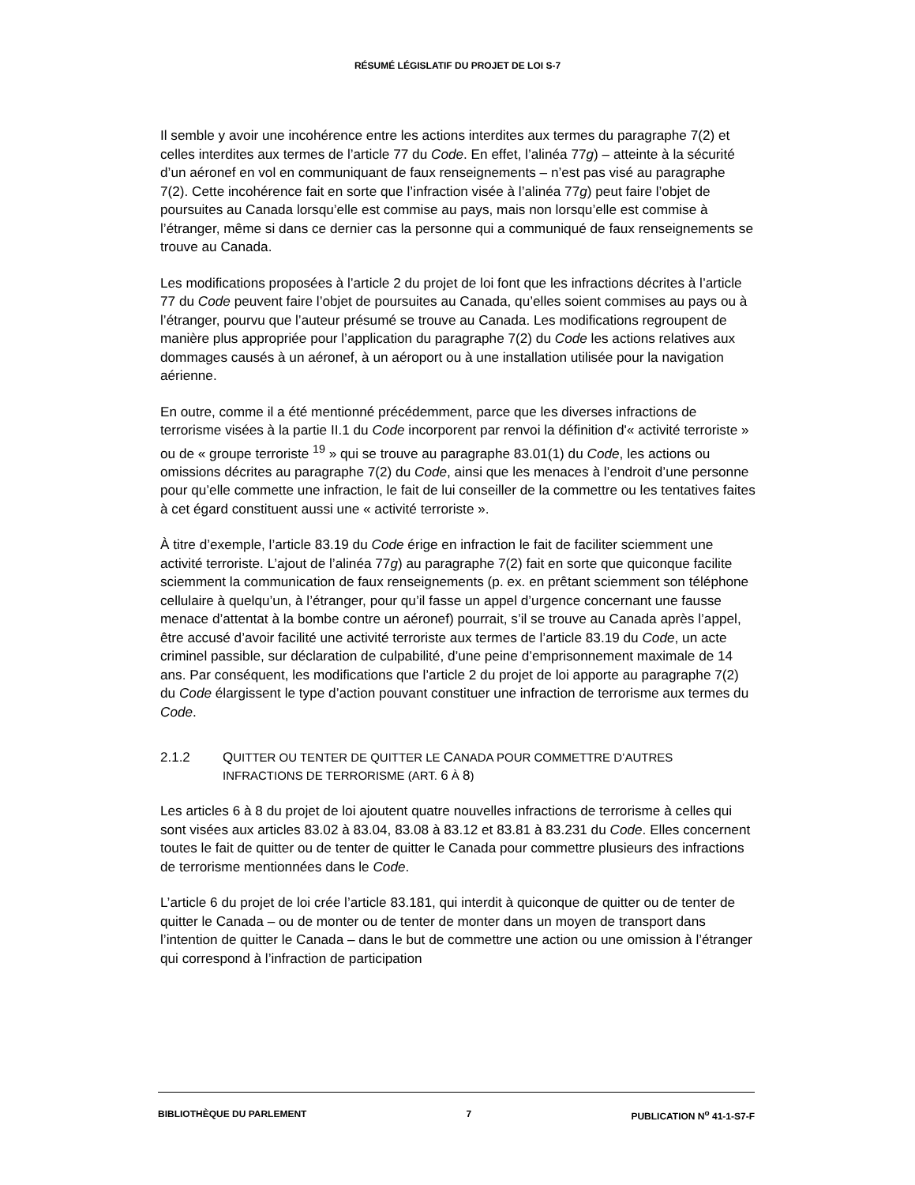RÉSUMÉ LÉGISLATIF DU PROJET DE LOI S-7
Il semble y avoir une incohérence entre les actions interdites aux termes du paragraphe 7(2) et celles interdites aux termes de l’article 77 du Code. En effet, l’alinéa 77g) – atteinte à la sécurité d’un aéronef en vol en communiquant de faux renseignements – n’est pas visé au paragraphe 7(2). Cette incohérence fait en sorte que l’infraction visée à l’alinéa 77g) peut faire l’objet de poursuites au Canada lorsqu’elle est commise au pays, mais non lorsqu’elle est commise à l’étranger, même si dans ce dernier cas la personne qui a communiqué de faux renseignements se trouve au Canada.
Les modifications proposées à l’article 2 du projet de loi font que les infractions décrites à l’article 77 du Code peuvent faire l’objet de poursuites au Canada, qu’elles soient commises au pays ou à l’étranger, pourvu que l’auteur présumé se trouve au Canada. Les modifications regroupent de manière plus appropriée pour l’application du paragraphe 7(2) du Code les actions relatives aux dommages causés à un aéronef, à un aéroport ou à une installation utilisée pour la navigation aérienne.
En outre, comme il a été mentionné précédemment, parce que les diverses infractions de terrorisme visées à la partie II.1 du Code incorporent par renvoi la définition d'« activité terroriste » ou de « groupe terroriste <sup>19</sup> » qui se trouve au paragraphe 83.01(1) du Code, les actions ou omissions décrites au paragraphe 7(2) du Code, ainsi que les menaces à l’endroit d’une personne pour qu’elle commette une infraction, le fait de lui conseiller de la commettre ou les tentatives faites à cet égard constituent aussi une « activité terroriste ».
À titre d’exemple, l’article 83.19 du Code érige en infraction le fait de faciliter sciemment une activité terroriste. L’ajout de l’alinéa 77g) au paragraphe 7(2) fait en sorte que quiconque facilite sciemment la communication de faux renseignements (p. ex. en prêtant sciemment son téléphone cellulaire à quelqu’un, à l’étranger, pour qu’il fasse un appel d’urgence concernant une fausse menace d’attentat à la bombe contre un aéronef) pourrait, s’il se trouve au Canada après l’appel, être accusé d’avoir facilité une activité terroriste aux termes de l’article 83.19 du Code, un acte criminel passible, sur déclaration de culpabilité, d’une peine d’emprisonnement maximale de 14 ans. Par conséquent, les modifications que l’article 2 du projet de loi apporte au paragraphe 7(2) du Code élargissent le type d’action pouvant constituer une infraction de terrorisme aux termes du Code.
2.1.2 QUITTER OU TENTER DE QUITTER LE CANADA POUR COMMETTRE D’AUTRES INFRACTIONS DE TERRORISME (ART. 6 À 8)
Les articles 6 à 8 du projet de loi ajoutent quatre nouvelles infractions de terrorisme à celles qui sont visées aux articles 83.02 à 83.04, 83.08 à 83.12 et 83.81 à 83.231 du Code. Elles concernent toutes le fait de quitter ou de tenter de quitter le Canada pour commettre plusieurs des infractions de terrorisme mentionnées dans le Code.
L’article 6 du projet de loi crée l’article 83.181, qui interdit à quiconque de quitter ou de tenter de quitter le Canada – ou de monter ou de tenter de monter dans un moyen de transport dans l’intention de quitter le Canada – dans le but de commettre une action ou une omission à l’étranger qui correspond à l’infraction de participation
BIBLIOTHÈQUE DU PARLEMENT 7 PUBLICATION N<sup>o</sup> 41-1-S7-F